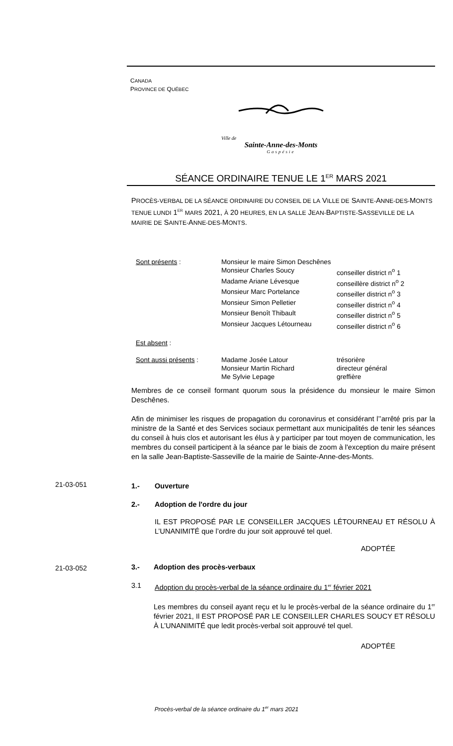CANADA
PROVINCE DE QUÉBEC
Ville de
Sainte-Anne-des-Monts
Gaspésie
SÉANCE ORDINAIRE TENUE LE 1<sup>ER</sup> MARS 2021
PROCÈS-VERBAL DE LA SÉANCE ORDINAIRE DU CONSEIL DE LA VILLE DE SAINTE-ANNE-DES-MONTS TENUE LUNDI 1<sup>ER</sup> MARS 2021, À 20 HEURES, EN LA SALLE JEAN-BAPTISTE-SASSEVILLE DE LA MAIRIE DE SAINTE-ANNE-DES-MONTS.
| Sont présents : | Monsieur le maire Simon Deschênes | |
| | Monsieur Charles Soucy | conseiller district n<sup>o</sup> 1 |
| | Madame Ariane Lévesque | conseillère district n<sup>o</sup> 2 |
| | Monsieur Marc Portelance | conseiller district n<sup>o</sup> 3 |
| | Monsieur Simon Pelletier | conseiller district n<sup>o</sup> 4 |
| | Monsieur Benoît Thibault | conseiller district n<sup>o</sup> 5 |
| | Monsieur Jacques Létourneau | conseiller district n<sup>o</sup> 6 |
| Est absent : | | |
| Sont aussi présents : | Madame Josée Latour | trésorière |
| | Monsieur Martin Richard | directeur général |
| | Me Sylvie Lepage | greffière |
Membres de ce conseil formant quorum sous la présidence du monsieur le maire Simon Deschênes.
Afin de minimiser les risques de propagation du coronavirus et considérant l’’arrêté pris par la ministre de la Santé et des Services sociaux permettant aux municipalités de tenir les séances du conseil à huis clos et autorisant les élus à y participer par tout moyen de communication, les membres du conseil participent à la séance par le biais de zoom à l'exception du maire présent en la salle Jean-Baptiste-Sasseville de la mairie de Sainte-Anne-des-Monts.
1.- Ouverture
2.- Adoption de l'ordre du jour
IL EST PROPOSÉ PAR LE CONSEILLER JACQUES LÉTOURNEAU ET RÉSOLU À L’UNANIMITÉ que l’ordre du jour soit approuvé tel quel.
ADOPTÉE
3.- Adoption des procès-verbaux
3.1 Adoption du procès-verbal de la séance ordinaire du 1<sup>er</sup> février 2021
Les membres du conseil ayant reçu et lu le procès-verbal de la séance ordinaire du 1<sup>er</sup> février 2021, Il EST PROPOSÉ PAR LE CONSEILLER CHARLES SOUCY ET RÉSOLU À L’UNANIMITÉ que ledit procès-verbal soit approuvé tel quel.
ADOPTÉE
21-03-051
21-03-052
Procès-verbal de la séance ordinaire du 1<sup>er</sup> mars 2021